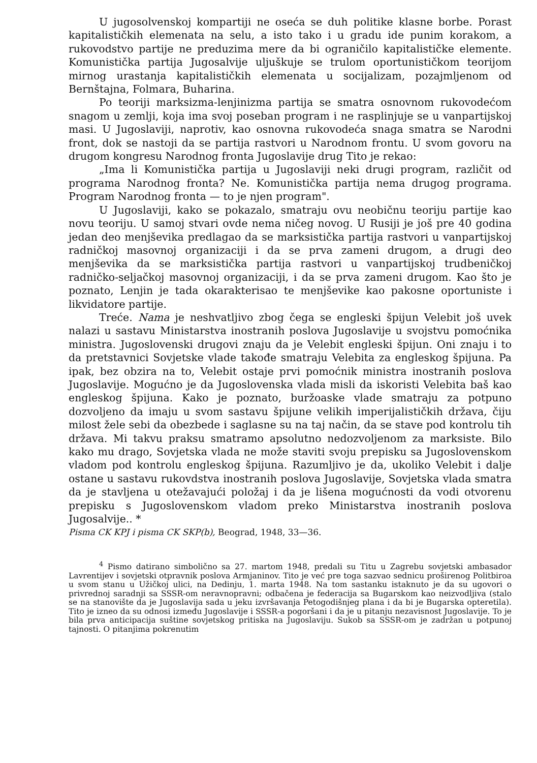U jugosolvenskoj kompartiji ne oseća se duh politike klasne borbe. Porast kapitalističkih elemenata na selu, a isto tako i u gradu ide punim korakom, a rukovodstvo partije ne preduzima mere da bi ograničilo kapitalističke elemente. Komunistička partija Jugosalvije uljuškuje se trulom oportunističkom teorijom mirnog urastanja kapitalističkih elemenata u socijalizam, pozajmljenom od Bernštajna, Folmara, Buharina.
Po teoriji marksizma-lenjinizma partija se smatra osnovnom rukovodećom snagom u zemlji, koja ima svoj poseban program i ne rasplinjuje se u vanpartijskoj masi. U Jugoslaviji, naprotiv, kao osnovna rukovodeća snaga smatra se Narodni front, dok se nastoji da se partija rastvori u Narodnom frontu. U svom govoru na drugom kongresu Narodnog fronta Jugoslavije drug Tito je rekao:
„Ima li Komunistička partija u Jugoslaviji neki drugi program, različit od programa Narodnog fronta? Ne. Komunistička partija nema drugog programa. Program Narodnog fronta — to je njen program".
U Jugoslaviji, kako se pokazalo, smatraju ovu neobičnu teoriju partije kao novu teoriju. U samoj stvari ovde nema ničeg novog. U Rusiji je još pre 40 godina jedan deo menjševika predlagao da se marksistička partija rastvori u vanpartijskoj radničkoj masovnoj organizaciji i da se prva zameni drugom, a drugi deo menjševika da se marksistička partija rastvori u vanpartijskoj trudbeničkoj radničko-seljačkoj masovnoj organizaciji, i da se prva zameni drugom. Kao što je poznato, Lenjin je tada okarakterisao te menjševike kao pakosne oportuniste i likvidatore partije.
Treće. Nama je neshvatljivo zbog čega se engleski špijun Velebit još uvek nalazi u sastavu Ministarstva inostranih poslova Jugoslavije u svojstvu pomoćnika ministra. Jugoslovenski drugovi znaju da je Velebit engleski špijun. Oni znaju i to da pretstavnici Sovjetske vlade takođe smatraju Velebita za engleskog špijuna. Pa ipak, bez obzira na to, Velebit ostaje prvi pomoćnik ministra inostranih poslova Jugoslavije. Mogućno je da Jugoslovenska vlada misli da iskoristi Velebita baš kao engleskog špijuna. Kako je poznato, buržoaske vlade smatraju za potpuno dozvoljeno da imaju u svom sastavu špijune velikih imperijalističkih država, čiju milost žele sebi da obezbede i saglasne su na taj način, da se stave pod kontrolu tih država. Mi takvu praksu smatramo apsolutno nedozvoljenom za marksiste. Bilo kako mu drago, Sovjetska vlada ne može staviti svoju prepisku sa Jugoslovenskom vladom pod kontrolu engleskog špijuna. Razumljivo je da, ukoliko Velebit i dalje ostane u sastavu rukovdstva inostranih poslova Jugoslavije, Sovjetska vlada smatra da je stavljena u otežavajući položaj i da je lišena mogućnosti da vodi otvorenu prepisku s Jugoslovenskom vladom preko Ministarstva inostranih poslova Jugosalvije.. *
Pisma CK KPJ i pisma CK SKP(b), Beograd, 1948, 33—36.
<sup>4</sup> Pismo datirano simbolično sa 27. martom 1948, predali su Titu u Zagrebu sovjetski ambasador Lavrentijev i sovjetski otpravnik poslova Armjaninov. Tito je već pre toga sazvao sednicu proširenog Politbiroa u svom stanu u Užičkoj ulici, na Dedinju, 1. marta 1948. Na tom sastanku istaknuto je da su ugovori o privrednoj saradnji sa SSSR-om neravnopravni; odbačena je federacija sa Bugarskom kao neizvodljiva (stalo se na stanovište da je Jugoslavija sada u jeku izvršavanja Petogodišnjeg plana i da bi je Bugarska opteretila). Tito je izneo da su odnosi između Jugoslavije i SSSR-a pogoršani i da je u pitanju nezavisnost Jugoslavije. To je bila prva anticipacija suštine sovjetskog pritiska na Jugoslaviju. Sukob sa SSSR-om je zadržan u potpunoj tajnosti. O pitanjima pokrenutim